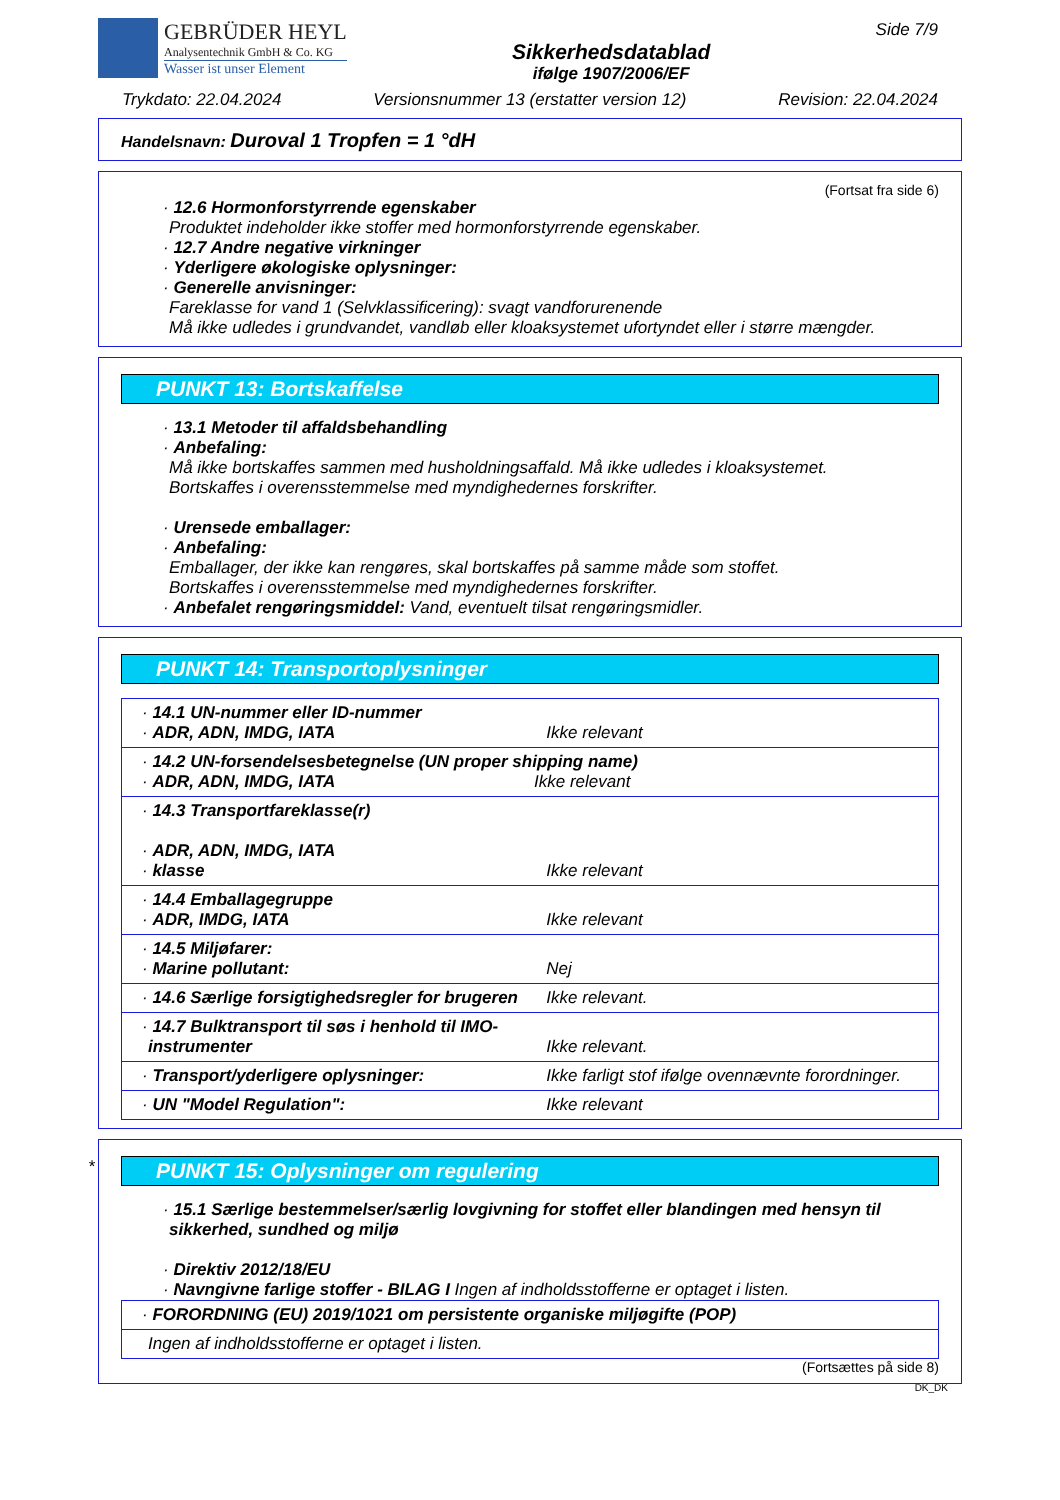GEBRÜDER HEYL
Analysentechnik GmbH & Co. KG
Wasser ist unser Element
Sikkerhedsdatablad
ifølge 1907/2006/EF
Side 7/9
Trykdato: 22.04.2024 Versionsnummer 13 (erstatter version 12) Revision: 22.04.2024
Handelsnavn: Duroval 1 Tropfen = 1 °dH
(Fortsat fra side 6)
· 12.6 Hormonforstyrrende egenskaber
Produktet indeholder ikke stoffer med hormonforstyrrende egenskaber.
· 12.7 Andre negative virkninger
· Yderligere økologiske oplysninger:
· Generelle anvisninger:
Fareklasse for vand 1 (Selvklassificering): svagt vandforurenende
Må ikke udledes i grundvandet, vandløb eller kloaksystemet ufortyndet eller i større mængder.
PUNKT 13: Bortskaffelse
· 13.1 Metoder til affaldsbehandling
· Anbefaling:
Må ikke bortskaffes sammen med husholdningsaffald. Må ikke udledes i kloaksystemet.
Bortskaffes i overensstemmelse med myndighedernes forskrifter.
· Urensede emballager:
· Anbefaling:
Emballager, der ikke kan rengøres, skal bortskaffes på samme måde som stoffet.
Bortskaffes i overensstemmelse med myndighedernes forskrifter.
· Anbefalet rengøringsmiddel: Vand, eventuelt tilsat rengøringsmidler.
PUNKT 14: Transportoplysninger
| · 14.1 UN-nummer eller ID-nummer · ADR, ADN, IMDG, IATA | Ikke relevant |
| · 14.2 UN-forsendelsesbetegnelse (UN proper shipping name) · ADR, ADN, IMDG, IATA Ikke relevant | |
| · 14.3 Transportfareklasse(r) · ADR, ADN, IMDG, IATA · klasse | Ikke relevant |
| · 14.4 Emballagegruppe · ADR, IMDG, IATA | Ikke relevant |
| · 14.5 Miljøfarer: · Marine pollutant: | Nej |
| · 14.6 Særlige forsigtighedsregler for brugeren | Ikke relevant. |
| · 14.7 Bulktransport til søs i henhold til IMO-instrumenter | Ikke relevant. |
| · Transport/yderligere oplysninger: | Ikke farligt stof ifølge ovennævnte forordninger. |
| · UN "Model Regulation": | Ikke relevant |
*
PUNKT 15: Oplysninger om regulering
· 15.1 Særlige bestemmelser/særlig lovgivning for stoffet eller blandingen med hensyn til sikkerhed, sundhed og miljø
· Direktiv 2012/18/EU
· Navngivne farlige stoffer - BILAG I Ingen af indholdsstofferne er optaget i listen.
| · FORORDNING (EU) 2019/1021 om persistente organiske miljøgifte (POP) |
| Ingen af indholdsstofferne er optaget i listen. |
(Fortsættes på side 8)
DK_DK